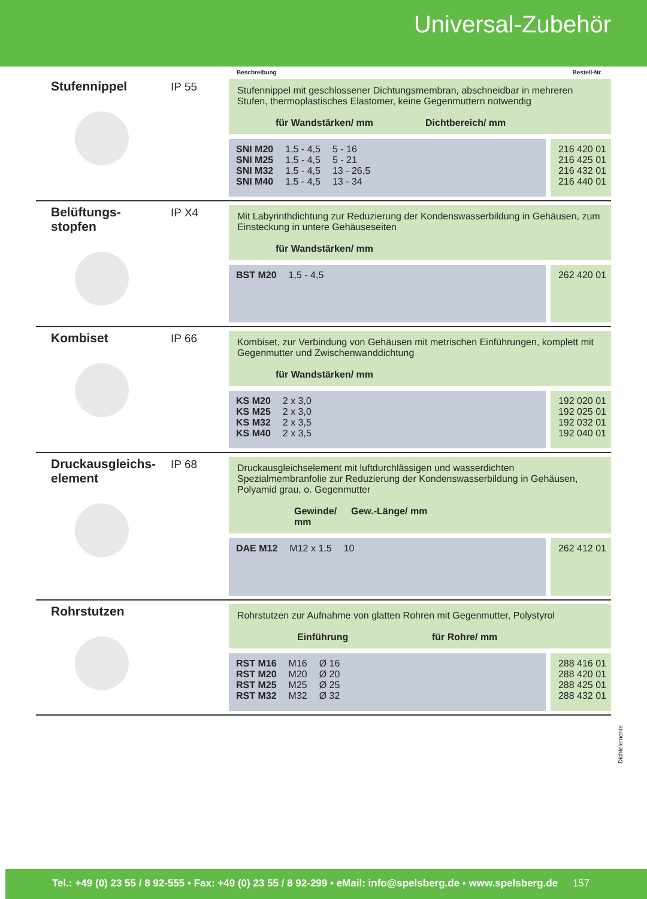Universal-Zubehör
Beschreibung Bestell-Nr.
Stufennippel IP 55
Stufennippel mit geschlossener Dichtungsmembran, abschneidbar in mehreren Stufen, thermoplastisches Elastomer, keine Gegenmuttern notwendig
für Wandstärken/ mm Dichtbereich/ mm
| SNI M20 | 1,5 - 4,5 | 5 - 16 |
| SNI M25 | 1,5 - 4,5 | 5 - 21 |
| SNI M32 | 1,5 - 4,5 | 13 - 26,5 |
| SNI M40 | 1,5 - 4,5 | 13 - 34 |
216 420 01
216 425 01
216 432 01
216 440 01
Belüftungs-
stopfen
IP X4
Mit Labyrinthdichtung zur Reduzierung der Kondenswasserbildung in Gehäusen, zum Einsteckung in untere Gehäuseseiten
für Wandstärken/ mm
| BST M20 | 1,5 - 4,5 |
262 420 01
Kombiset IP 66
Kombiset, zur Verbindung von Gehäusen mit metrischen Einführungen, komplett mit Gegenmutter und Zwischenwanddichtung
für Wandstärken/ mm
| KS M20 | 2 x 3,0 |
| KS M25 | 2 x 3,0 |
| KS M32 | 2 x 3,5 |
| KS M40 | 2 x 3,5 |
192 020 01
192 025 01
192 032 01
192 040 01
Druckausgleichs-
element
IP 68
Druckausgleichselement mit luftdurchlässigen und wasserdichten Spezialmembranfolie zur Reduzierung der Kondenswasserbildung in Gehäusen, Polyamid grau, o. Gegenmutter
Gewinde/ mm Gew.-Länge/ mm
| DAE M12 | M12 x 1,5 | 10 |
262 412 01
Rohrstutzen
Rohrstutzen zur Aufnahme von glatten Rohren mit Gegenmutter, Polystyrol
Einführung für Rohre/ mm
| RST M16 | M16 | Ø 16 |
| RST M20 | M20 | Ø 20 |
| RST M25 | M25 | Ø 25 |
| RST M32 | M32 | Ø 32 |
288 416 01
288 420 01
288 425 01
288 432 01
Dichtelemente
Tel.: +49 (0) 23 55 / 8 92-555 • Fax: +49 (0) 23 55 / 8 92-299 • eMail: info@spelsberg.de • www.spelsberg.de 157